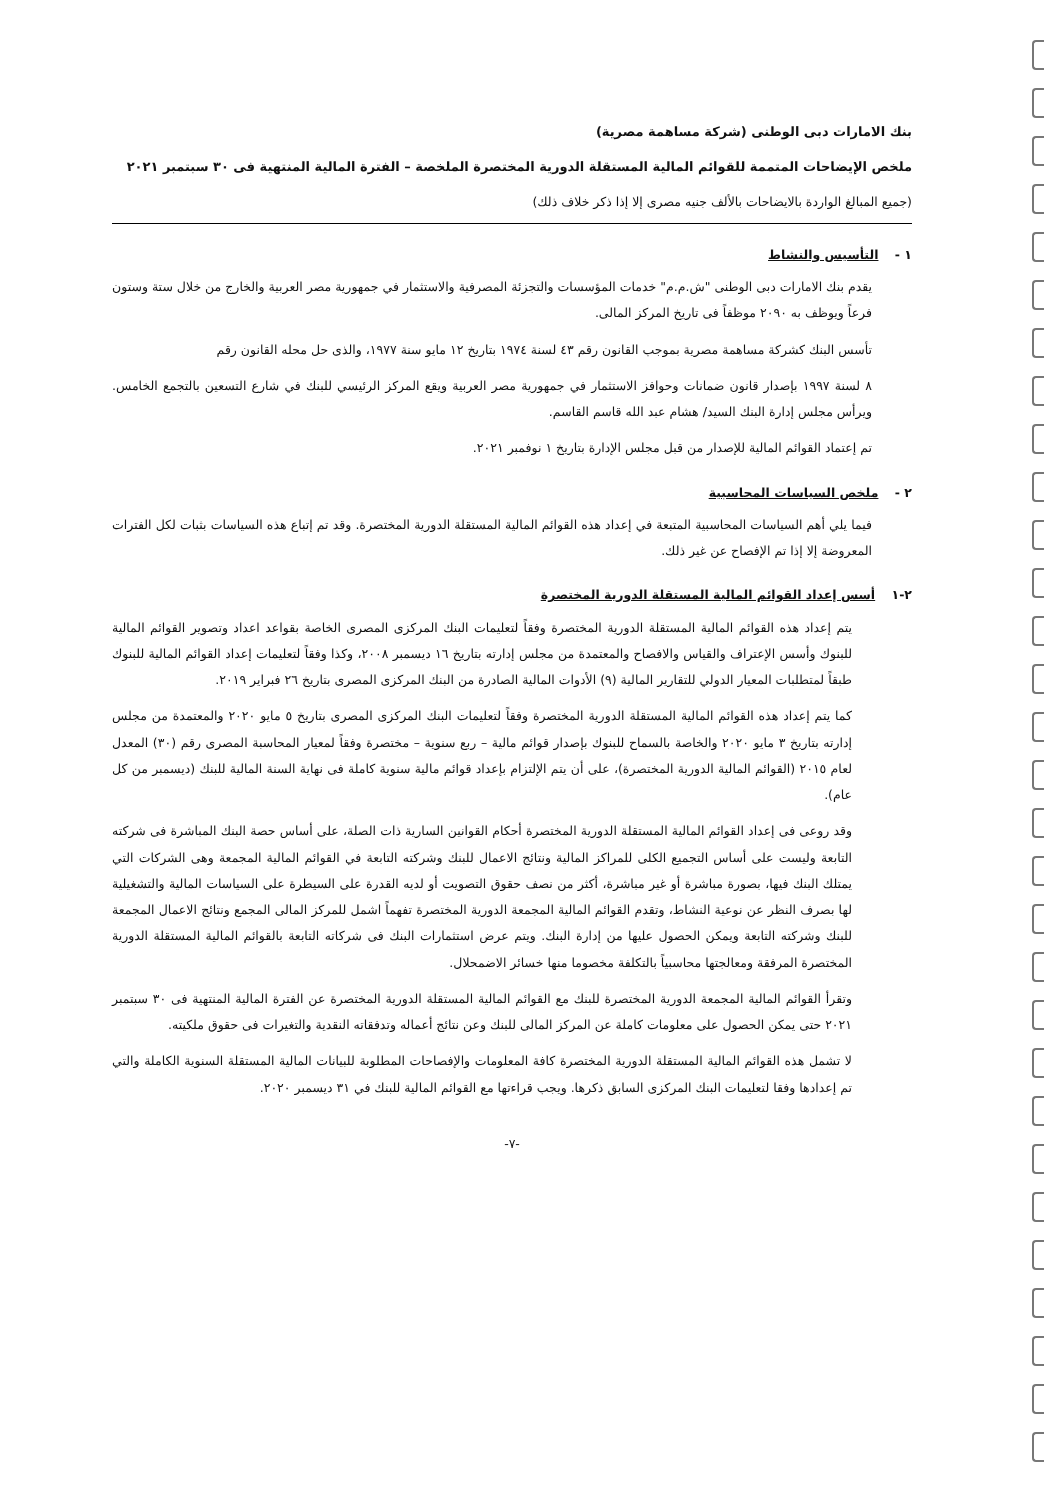بنك الامارات دبى الوطنى (شركة مساهمة مصرية)
ملخص الإيضاحات المتممة للقوائم المالية المستقلة الدورية المختصرة الملخصة – الفترة المالية المنتهية فى ٣٠ سبتمبر ٢٠٢١
(جميع المبالغ الواردة بالايضاحات بالألف جنيه مصرى إلا إذا ذكر خلاف ذلك)
١ - التأسيس والنشاط
يقدم بنك الامارات دبى الوطنى "ش.م.م" خدمات المؤسسات والتجزئة المصرفية والاستثمار في جمهورية مصر العربية والخارج من خلال ستة وستون فرعاً ويوظف به ٢٠٩٠ موظفاً فى تاريخ المركز المالى.
تأسس البنك كشركة مساهمة مصرية بموجب القانون رقم ٤٣ لسنة ١٩٧٤ بتاريخ ١٢ مايو سنة ١٩٧٧، والذى حل محله القانون رقم
٨ لسنة ١٩٩٧ بإصدار قانون ضمانات وحوافز الاستثمار في جمهورية مصر العربية ويقع المركز الرئيسي للبنك في شارع التسعين بالتجمع الخامس. ويرأس مجلس إدارة البنك السيد/ هشام عبد الله قاسم القاسم.
تم إعتماد القوائم المالية للإصدار من قبل مجلس الإدارة بتاريخ ١ نوفمبر ٢٠٢١.
٢ - ملخص السياسات المحاسبية
فيما يلي أهم السياسات المحاسبية المتبعة في إعداد هذه القوائم المالية المستقلة الدورية المختصرة. وقد تم إتباع هذه السياسات بثبات لكل الفترات المعروضة إلا إذا تم الإفصاح عن غير ذلك.
٢-١ أسس إعداد القوائم المالية المستقلة الدورية المختصرة
يتم إعداد هذه القوائم المالية المستقلة الدورية المختصرة وفقاً لتعليمات البنك المركزى المصرى الخاصة بقواعد اعداد وتصوير القوائم المالية للبنوك وأسس الإعتراف والقياس والافصاح والمعتمدة من مجلس إدارته بتاريخ ١٦ ديسمبر ٢٠٠٨، وكذا وفقاً لتعليمات إعداد القوائم المالية للبنوك طبقاً لمتطلبات المعيار الدولي للتقارير المالية (٩) الأدوات المالية الصادرة من البنك المركزى المصرى بتاريخ ٢٦ فبراير ٢٠١٩.
كما يتم إعداد هذه القوائم المالية المستقلة الدورية المختصرة وفقاً لتعليمات البنك المركزى المصرى بتاريخ ٥ مايو ٢٠٢٠ والمعتمدة من مجلس إدارته بتاريخ ٣ مايو ٢٠٢٠ والخاصة بالسماح للبنوك بإصدار قوائم مالية – ربع سنوية – مختصرة وفقاً لمعيار المحاسبة المصرى رقم (٣٠) المعدل لعام ٢٠١٥ (القوائم المالية الدورية المختصرة)، على أن يتم الإلتزام بإعداد قوائم مالية سنوية كاملة فى نهاية السنة المالية للبنك (ديسمبر من كل عام).
وقد روعى فى إعداد القوائم المالية المستقلة الدورية المختصرة أحكام القوانين السارية ذات الصلة، على أساس حصة البنك المباشرة فى شركته التابعة وليست على أساس التجميع الكلى للمراكز المالية ونتائج الاعمال للبنك وشركته التابعة في القوائم المالية المجمعة وهى الشركات التي يمتلك البنك فيها، بصورة مباشرة أو غير مباشرة، أكثر من نصف حقوق التصويت أو لديه القدرة على السيطرة على السياسات المالية والتشغيلية لها بصرف النظر عن نوعية النشاط، وتقدم القوائم المالية المجمعة الدورية المختصرة تفهماً اشمل للمركز المالى المجمع ونتائج الاعمال المجمعة للبنك وشركته التابعة ويمكن الحصول عليها من إدارة البنك. ويتم عرض استثمارات البنك فى شركاته التابعة بالقوائم المالية المستقلة الدورية المختصرة المرفقة ومعالجتها محاسبياً بالتكلفة مخصوما منها خسائر الاضمحلال.
وتقرأ القوائم المالية المجمعة الدورية المختصرة للبنك مع القوائم المالية المستقلة الدورية المختصرة عن الفترة المالية المنتهية فى ٣٠ سبتمبر ٢٠٢١ حتى يمكن الحصول على معلومات كاملة عن المركز المالى للبنك وعن نتائج أعماله وتدفقاته النقدية والتغيرات فى حقوق ملكيته.
لا تشمل هذه القوائم المالية المستقلة الدورية المختصرة كافة المعلومات والإفصاحات المطلوبة للبيانات المالية المستقلة السنوية الكاملة والتي تم إعدادها وفقا لتعليمات البنك المركزى السابق ذكرها. ويجب قراءتها مع القوائم المالية للبنك في ٣١ ديسمبر ٢٠٢٠.
-٧-